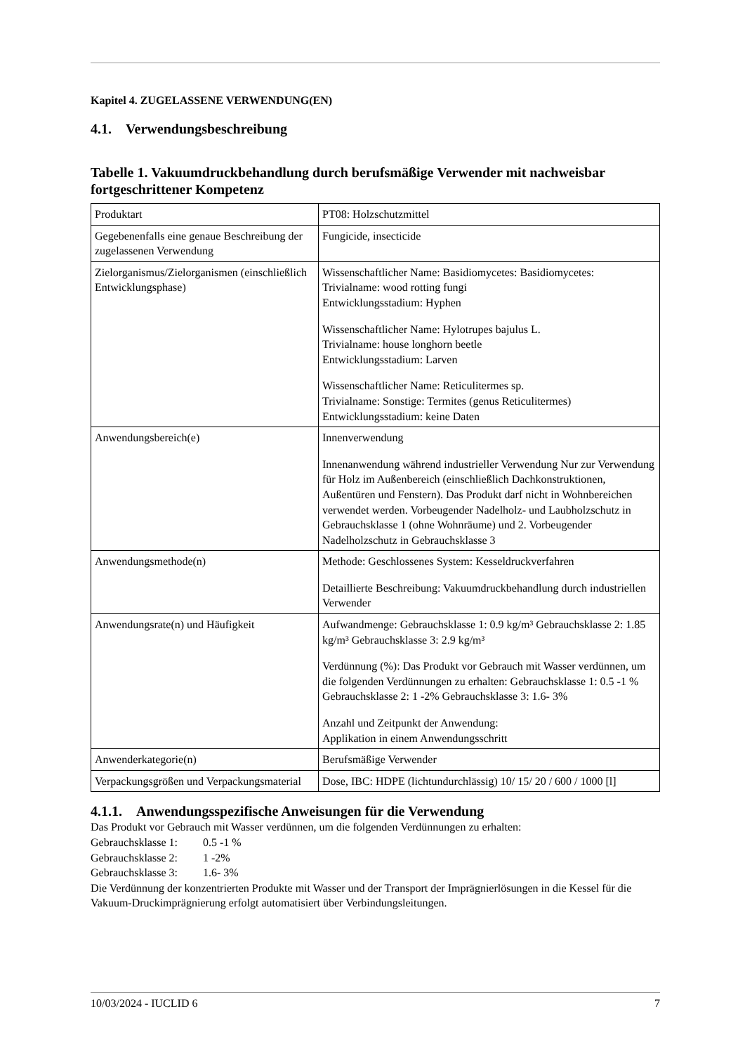Kapitel 4. ZUGELASSENE VERWENDUNG(EN)
4.1. Verwendungsbeschreibung
Tabelle 1. Vakuumdruckbehandlung durch berufsmäßige Verwender mit nachweisbar fortgeschrittener Kompetenz
| Produktart | PT08: Holzschutzmittel |
| Gegebenenfalls eine genaue Beschreibung der zugelassenen Verwendung | Fungicide, insecticide |
| Zielorganismus/Zielorganismen (einschließlich Entwicklungsphase) | Wissenschaftlicher Name: Basidiomycetes: Basidiomycetes: Trivialname: wood rotting fungi Entwicklungsstadium: Hyphen Wissenschaftlicher Name: Hylotrupes bajulus L. Trivialname: house longhorn beetle Entwicklungsstadium: Larven Wissenschaftlicher Name: Reticulitermes sp. Trivialname: Sonstige: Termites (genus Reticulitermes) Entwicklungsstadium: keine Daten |
| Anwendungsbereich(e) | Innenverwendung Innenanwendung während industrieller Verwendung Nur zur Verwendung für Holz im Außenbereich (einschließlich Dachkonstruktionen, Außentüren und Fenstern). Das Produkt darf nicht in Wohnbereichen verwendet werden. Vorbeugender Nadelholz- und Laubholzschutz in Gebrauchsklasse 1 (ohne Wohnräume) und 2. Vorbeugender Nadelholzschutz in Gebrauchsklasse 3 |
| Anwendungsmethode(n) | Methode: Geschlossenes System: Kesseldruckverfahren Detaillierte Beschreibung: Vakuumdruckbehandlung durch industriellen Verwender |
| Anwendungsrate(n) und Häufigkeit | Aufwandmenge: Gebrauchsklasse 1: 0.9 kg/m³ Gebrauchsklasse 2: 1.85 kg/m³ Gebrauchsklasse 3: 2.9 kg/m³ Verdünnung (%): Das Produkt vor Gebrauch mit Wasser verdünnen, um die folgenden Verdünnungen zu erhalten: Gebrauchsklasse 1: 0.5 -1 % Gebrauchsklasse 2: 1 -2% Gebrauchsklasse 3: 1.6- 3% Anzahl und Zeitpunkt der Anwendung: Applikation in einem Anwendungsschritt |
| Anwenderkategorie(n) | Berufsmäßige Verwender |
| Verpackungsgrößen und Verpackungsmaterial | Dose, IBC: HDPE (lichtundurchlässig) 10/ 15/ 20 / 600 / 1000 [l] |
4.1.1. Anwendungsspezifische Anweisungen für die Verwendung
Das Produkt vor Gebrauch mit Wasser verdünnen, um die folgenden Verdünnungen zu erhalten:
Gebrauchsklasse 1: 0.5 -1 %
Gebrauchsklasse 2: 1 -2%
Gebrauchsklasse 3: 1.6- 3%
Die Verdünnung der konzentrierten Produkte mit Wasser und der Transport der Imprägnierlösungen in die Kessel für die Vakuum-Druckimprägnierung erfolgt automatisiert über Verbindungsleitungen.
10/03/2024 - IUCLID 6 7